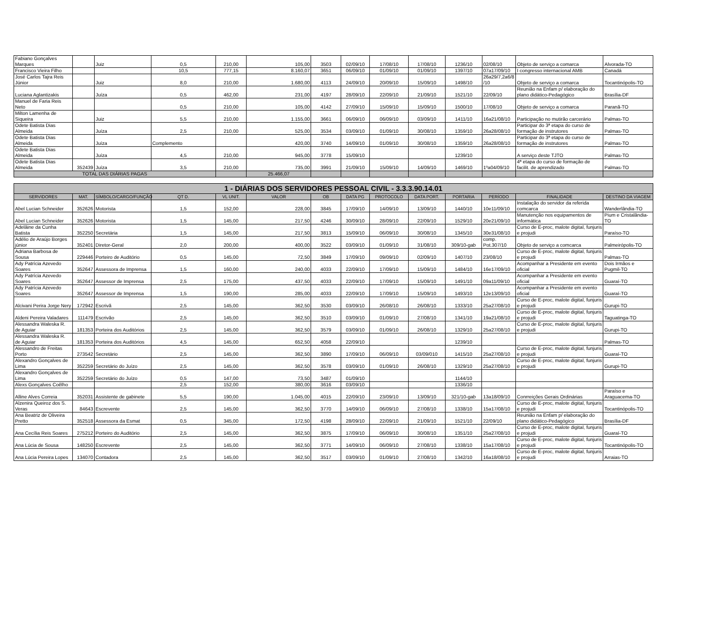| Fabiano Gonçalves Marques | | Juiz | 0,5 | 210,00 | 105,00 | 3503 | 02/09/10 | 17/08/10 | 17/08/10 | 1236/10 | 02/08/10 | Objeto de serviço a comarca | Alvorada-TO |
| Francisco Vieira Filho | | | 10,5 | 777,15 | 8.160,07 | 3651 | 06/09/10 | 01/09/10 | 01/09/10 | 1397/10 | 07a17/09/10 | I congresso internacional AMB | Canadá |
| José Carlos Tajra Reis Júnior | | Juiz | 8,0 | 210,00 | 1.680,00 | 4113 | 24/09/10 | 20/09/10 | 15/09/10 | 1498/10 | 26a29/7,2a6/8 /10 | Objeto de serviço a comarca | Tocantinópolis-TO |
| Luciana Aglantizakis | | Juíza | 0,5 | 462,00 | 231,00 | 4197 | 28/09/10 | 22/09/10 | 21/09/10 | 1521/10 | 22/09/10 | Reunião na Enfam p/ elaboração do plano didático-Pedagógico | Brasília-DF |
| Manuel de Faria Reis Neto | | | 0,5 | 210,00 | 105,00 | 4142 | 27/09/10 | 15/09/10 | 15/09/10 | 1500/10 | 17/08/10 | Objeto de serviço a comarca | Paranã-TO |
| Milton Lamenha de Siqueira | | Juiz | 5,5 | 210,00 | 1.155,00 | 3661 | 06/09/10 | 06/09/10 | 03/09/10 | 1411/10 | 16a21/08/10 | Participação no mutirão carcerário | Palmas-TO |
| Odete Batista Dias Almeida | | Juíza | 2,5 | 210,00 | 525,00 | 3534 | 03/09/10 | 01/09/10 | 30/08/10 | 1359/10 | 26a28/08/10 | Participar do 3ª etapa do curso de formação de instrutores | Palmas-TO |
| Odete Batista Dias Almeida | | Juíza | Complemento | | 420,00 | 3740 | 14/09/10 | 01/09/10 | 30/08/10 | 1359/10 | 26a28/08/10 | Participar do 3ª etapa do curso de formação de instrutores | Palmas-TO |
| Odete Batista Dias Almeida | | Juíza | 4,5 | 210,00 | 945,00 | 3778 | 15/09/10 | | | 1239/10 | | A serviço deste TJTO | Palmas-TO |
| Odete Batista Dias Almeida | 352439 | Juíza | 3,5 | 210,00 | 735,00 | 3991 | 21/09/10 | 15/09/10 | 14/09/10 | 1469/10 | 1ºa04/09/10 | 4ª etapa do curso de formação de facilit. de aprendizado | Palmas-TO |
| TOTAL DAS DIÁRIAS PAGAS | | | | | 25.466,07 | | | | | | | | |
| 1 - DIÁRIAS DOS SERVIDORES PESSOAL CIVIL - 3.3.3.90.14.01 | | | | | | | | | | | | | |
| SERVIDORES | MAT. | SÍMBOLO/CARGO/FUNÇÃO | QT D. | VL UNIT. | VALOR | OB | DATA PG | PROTOCOLO | DATA PORT. | PORTARIA | PERÍODO | FINALIDADE | DESTINO DA VIAGEM |
| Abel Lucian Schneider | 352626 | Motorista | 1,5 | 152,00 | 228,00 | 3845 | 17/09/10 | 14/09/10 | 13/09/10 | 1440/10 | 10e11/09/10 | Instalação do servidor da referida comcarca | Wanderlândia-TO |
| Abel Lucian Schneider | 352626 | Motorista | 1,5 | 145,00 | 217,50 | 4246 | 30/09/10 | 28/09/10 | 22/09/10 | 1529/10 | 20e21/09/10 | Manutenção nos equipamentos de informática | Pium e Cristalândia-TO |
| Adelâine da Cunha Batista | 352250 | Secretária | 1,5 | 145,00 | 217,50 | 3813 | 15/09/10 | 06/09/10 | 30/08/10 | 1345/10 | 30e31/08/10 | Curso de E-proc, malote digital, funjuris e projudi | Paraíso-TO |
| Adélio de Araújo Borges júnior | 352401 | Diretor-Geral | 2,0 | 200,00 | 400,00 | 3522 | 03/09/10 | 01/09/10 | 31/08/10 | 309/10-gab | comp. Pot.307/10 | Objeto de serviço a comcarca | Palmeirópolis-TO |
| Adriana Barbosa de Sousa | 229446 | Porteiro de Auditório | 0,5 | 145,00 | 72,50 | 3849 | 17/09/10 | 09/09/10 | 02/09/10 | 1407/10 | 23/08/10 | Curso de E-proc, malote digital, funjuris e projudi | Palmas-TO |
| Ady Patrícia Azevedo Soares | 352647 | Assessora de Imprensa | 1,5 | 160,00 | 240,00 | 4033 | 22/09/10 | 17/09/10 | 15/09/10 | 1484/10 | 16e17/09/10 | Acompanhar a Presidente em evento oficial | Dois Irmãos e Pugmil-TO |
| Ady Patrícia Azevedo Soares | 352647 | Assessor de Imprensa | 2,5 | 175,00 | 437,50 | 4033 | 22/09/10 | 17/09/10 | 15/09/10 | 1491/10 | 09a11/09/10 | Acompanhar a Presidente em evento oficial | Guaraí-TO |
| Ady Patrícia Azevedo Soares | 352647 | Assessor de Imprensa | 1,5 | 190,00 | 285,00 | 4033 | 22/09/10 | 17/09/10 | 15/09/10 | 1493/10 | 12e13/09/10 | Acompanhar a Presidente em evento oficial | Guaraí-TO |
| Alcivani Perira Jorge Nery | 172942 | Escrivã | 2,5 | 145,00 | 362,50 | 3530 | 03/09/10 | 26/08/10 | 26/08/10 | 1333/10 | 25a27/08/10 | Curso de E-proc, malote digital, funjuris e projudi | Gurupi-TO |
| Aldeni Pereira Valadares | 111479 | Escrivão | 2,5 | 145,00 | 362,50 | 3510 | 03/09/10 | 01/09/10 | 27/08/10 | 1341/10 | 19a21/08/10 | Curso de E-proc, malote digital, funjuris e projudi | Taguatinga-TO |
| Alessandra Waleska R. de Aguiar | 181353 | Porteira dos Auditórios | 2,5 | 145,00 | 362,50 | 3579 | 03/09/10 | 01/09/10 | 26/08/10 | 1329/10 | 25a27/08/10 | Curso de E-proc, malote digital, funjuris e projudi | Gurupi-TO |
| Alessandra Waleska R. de Aguiar | 181353 | Porteira dos Auditórios | 4,5 | 145,00 | 652,50 | 4058 | 22/09/10 | | | 1239/10 | | | Palmas-TO |
| Alessandro de Freitas Porto | 273542 | Secretário | 2,5 | 145,00 | 362,50 | 3890 | 17/09/10 | 06/09/10 | 03/09/010 | 1415/10 | 25a27/08/10 | Curso de E-proc, malote digital, funjuris e projudi | Guaraí-TO |
| Alexandro Gonçalves de Lima | 352259 | Secretário do Juízo | 2,5 | 145,00 | 362,50 | 3578 | 03/09/10 | 01/09/10 | 26/08/10 | 1329/10 | 25a27/08/10 | Curso de E-proc, malote digital, funjuris e projudi | Gurupi-TO |
| Alexandro Gonçalves de Lima | 352259 | Secretário do Juízo | 0,5 | 147,00 | 73,50 | 3487 | 01/09/10 | | | 1144/10 | | | |
| Alexs Gonçalves Coêlho | | | 2,5 | 152,00 | 380,00 | 3616 | 03/09/10 | | | 1336/10 | | | |
| Alline Alves Correia | 352031 | Assistente de gabinete | 5,5 | 190,00 | 1.045,00 | 4015 | 22/09/10 | 23/09/10 | 13/09/10 | 321/10-gab | 13a18/09/10 | Conrreições Gerais Ordinárias | Paraíso e Araguacema-TO |
| Alzenira Queiroz dos S. Veras | 84643 | Escrevente | 2,5 | 145,00 | 362,50 | 3770 | 14/09/10 | 06/09/10 | 27/08/10 | 1338/10 | 15a17/08/10 | Curso de E-proc, malote digital, funjuris e projudi | Tocantinópolis-TO |
| Ana Beatriz de Oliveira Pretto | 352518 | Assessora da Esmat | 0,5 | 345,00 | 172,50 | 4198 | 28/09/10 | 22/09/10 | 21/09/10 | 1521/10 | 22/09/10 | Reunião na Enfam p/ elaboração do plano didático-Pedagógico | Brasília-DF |
| Ana Cecília Reis Soares | 275212 | Porteiro do Auditório | 2,5 | 145,00 | 362,50 | 3875 | 17/09/10 | 06/09/10 | 30/08/10 | 1351/10 | 25a27/08/10 | Curso de E-proc, malote digital, funjuris e projudi | Guaraí-TO |
| Ana Lúcia de Sousa | 148250 | Escrevente | 2,5 | 145,00 | 362,50 | 3771 | 14/09/10 | 06/09/10 | 27/08/10 | 1338/10 | 15a17/08/10 | Curso de E-proc, malote digital, funjuris e projudi | Tocantinópolis-TO |
| Ana Lúcia Pereira Lopes | 134070 | Contadora | 2,5 | 145,00 | 362,50 | 3517 | 03/09/10 | 01/09/10 | 27/08/10 | 1342/10 | 16a18/08/10 | Curso de E-proc, malote digital, funjuris e projudi | Arraias-TO |